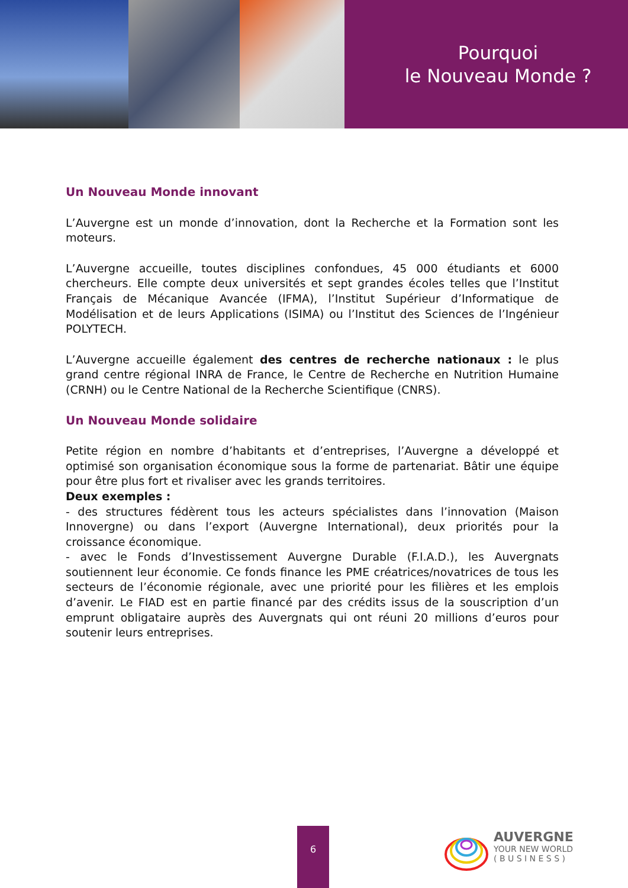Pourquoi
le Nouveau Monde ?
Un Nouveau Monde innovant
L’Auvergne est un monde d’innovation, dont la Recherche et la Formation sont les moteurs.
L’Auvergne accueille, toutes disciplines confondues, 45 000 étudiants et 6000 chercheurs. Elle compte deux universités et sept grandes écoles telles que l’Institut Français de Mécanique Avancée (IFMA), l’Institut Supérieur d’Informatique de Modélisation et de leurs Applications (ISIMA) ou l’Institut des Sciences de l’Ingénieur POLYTECH.
L’Auvergne accueille également des centres de recherche nationaux : le plus grand centre régional INRA de France, le Centre de Recherche en Nutrition Humaine (CRNH) ou le Centre National de la Recherche Scientifique (CNRS).
Un Nouveau Monde solidaire
Petite région en nombre d’habitants et d’entreprises, l’Auvergne a développé et optimisé son organisation économique sous la forme de partenariat. Bâtir une équipe pour être plus fort et rivaliser avec les grands territoires.
Deux exemples :
- des structures fédèrent tous les acteurs spécialistes dans l’innovation (Maison Innovergne) ou dans l’export (Auvergne International), deux priorités pour la croissance économique.
- avec le Fonds d’Investissement Auvergne Durable (F.I.A.D.), les Auvergnats soutiennent leur économie. Ce fonds finance les PME créatrices/novatrices de tous les secteurs de l’économie régionale, avec une priorité pour les filières et les emplois d’avenir. Le FIAD est en partie financé par des crédits issus de la souscription d’un emprunt obligataire auprès des Auvergnats qui ont réuni 20 millions d’euros pour soutenir leurs entreprises.
6
AUVERGNE
YOUR NEW WORLD
( B U S I N E S S )